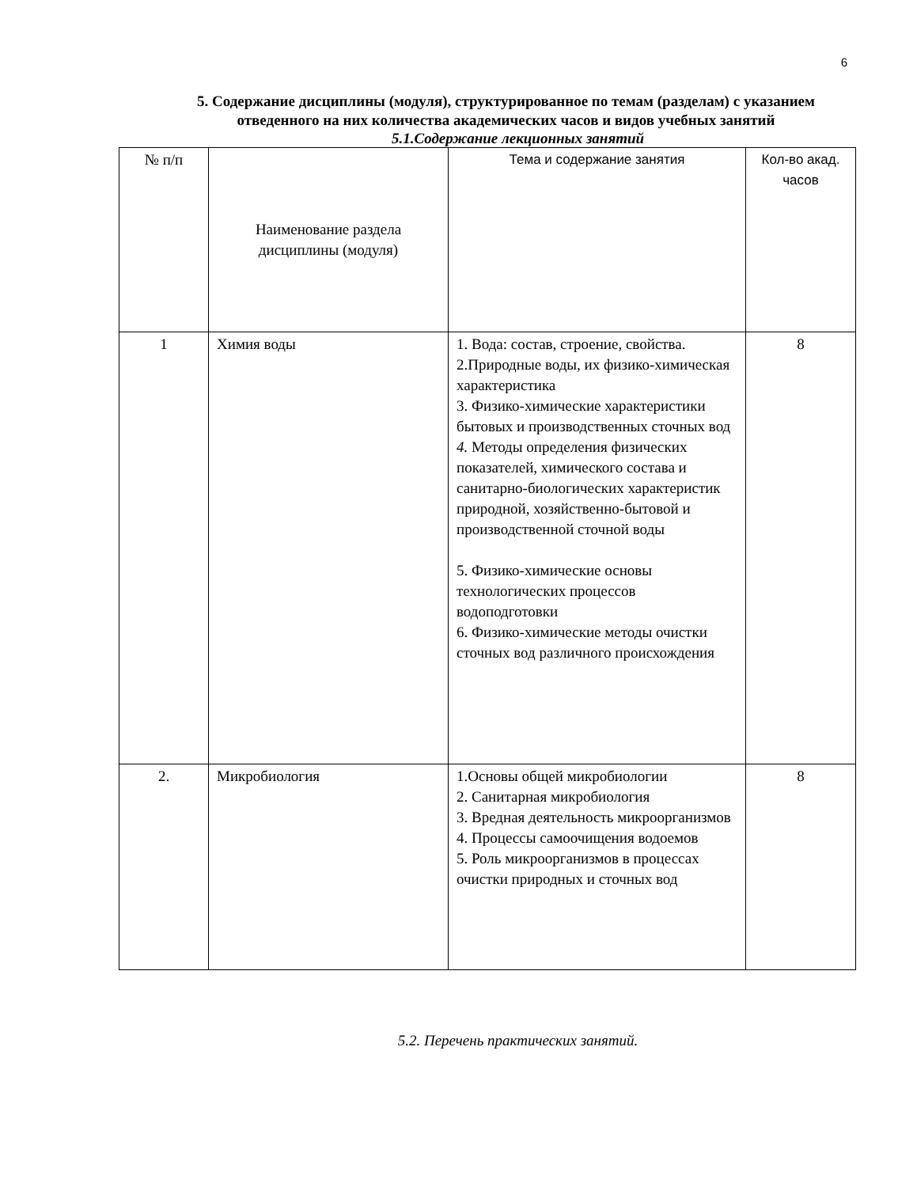6
5. Содержание дисциплины (модуля), структурированное по темам (разделам) с указанием отведенного на них количества академических часов и видов учебных занятий
5.1.Содержание лекционных занятий
| № п/п | Наименование раздела дисциплины (модуля) | Тема и содержание занятия | Кол-во акад. часов |
| --- | --- | --- | --- |
| 1 | Химия воды | 1. Вода: состав, строение, свойства. 2.Природные воды, их физико-химическая характеристика 3. Физико-химические характеристики бытовых и производственных сточных вод 4. Методы определения физических показателей, химического состава и санитарно-биологических характеристик природной, хозяйственно-бытовой и производственной сточной воды 5. Физико-химические основы технологических процессов водоподготовки 6. Физико-химические методы очистки сточных вод различного происхождения | 8 |
| 2. | Микробиология | 1.Основы общей микробиологии 2. Санитарная микробиология 3. Вредная деятельность микроорганизмов 4. Процессы самоочищения водоемов 5. Роль микроорганизмов в процессах очистки природных и сточных вод | 8 |
5.2. Перечень практических занятий.